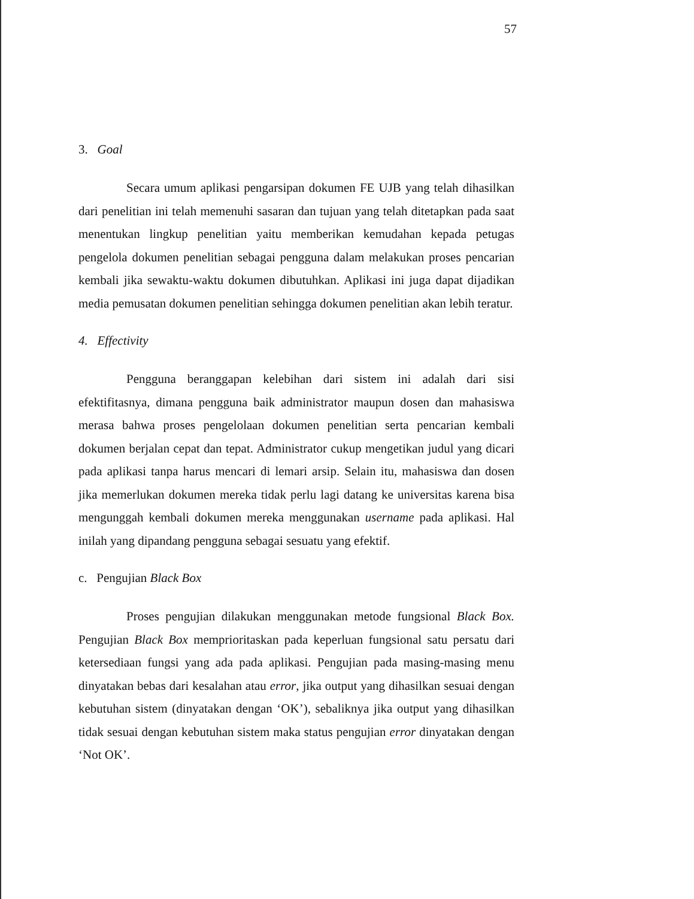57
3. Goal
Secara umum aplikasi pengarsipan dokumen FE UJB yang telah dihasilkan dari penelitian ini telah memenuhi sasaran dan tujuan yang telah ditetapkan pada saat menentukan lingkup penelitian yaitu memberikan kemudahan kepada petugas pengelola dokumen penelitian sebagai pengguna dalam melakukan proses pencarian kembali jika sewaktu-waktu dokumen dibutuhkan. Aplikasi ini juga dapat dijadikan media pemusatan dokumen penelitian sehingga dokumen penelitian akan lebih teratur.
4. Effectivity
Pengguna beranggapan kelebihan dari sistem ini adalah dari sisi efektifitasnya, dimana pengguna baik administrator maupun dosen dan mahasiswa merasa bahwa proses pengelolaan dokumen penelitian serta pencarian kembali dokumen berjalan cepat dan tepat. Administrator cukup mengetikan judul yang dicari pada aplikasi tanpa harus mencari di lemari arsip. Selain itu, mahasiswa dan dosen jika memerlukan dokumen mereka tidak perlu lagi datang ke universitas karena bisa mengunggah kembali dokumen mereka menggunakan username pada aplikasi. Hal inilah yang dipandang pengguna sebagai sesuatu yang efektif.
c. Pengujian Black Box
Proses pengujian dilakukan menggunakan metode fungsional Black Box. Pengujian Black Box memprioritaskan pada keperluan fungsional satu persatu dari ketersediaan fungsi yang ada pada aplikasi. Pengujian pada masing-masing menu dinyatakan bebas dari kesalahan atau error, jika output yang dihasilkan sesuai dengan kebutuhan sistem (dinyatakan dengan ‘OK’), sebaliknya jika output yang dihasilkan tidak sesuai dengan kebutuhan sistem maka status pengujian error dinyatakan dengan ‘Not OK’.